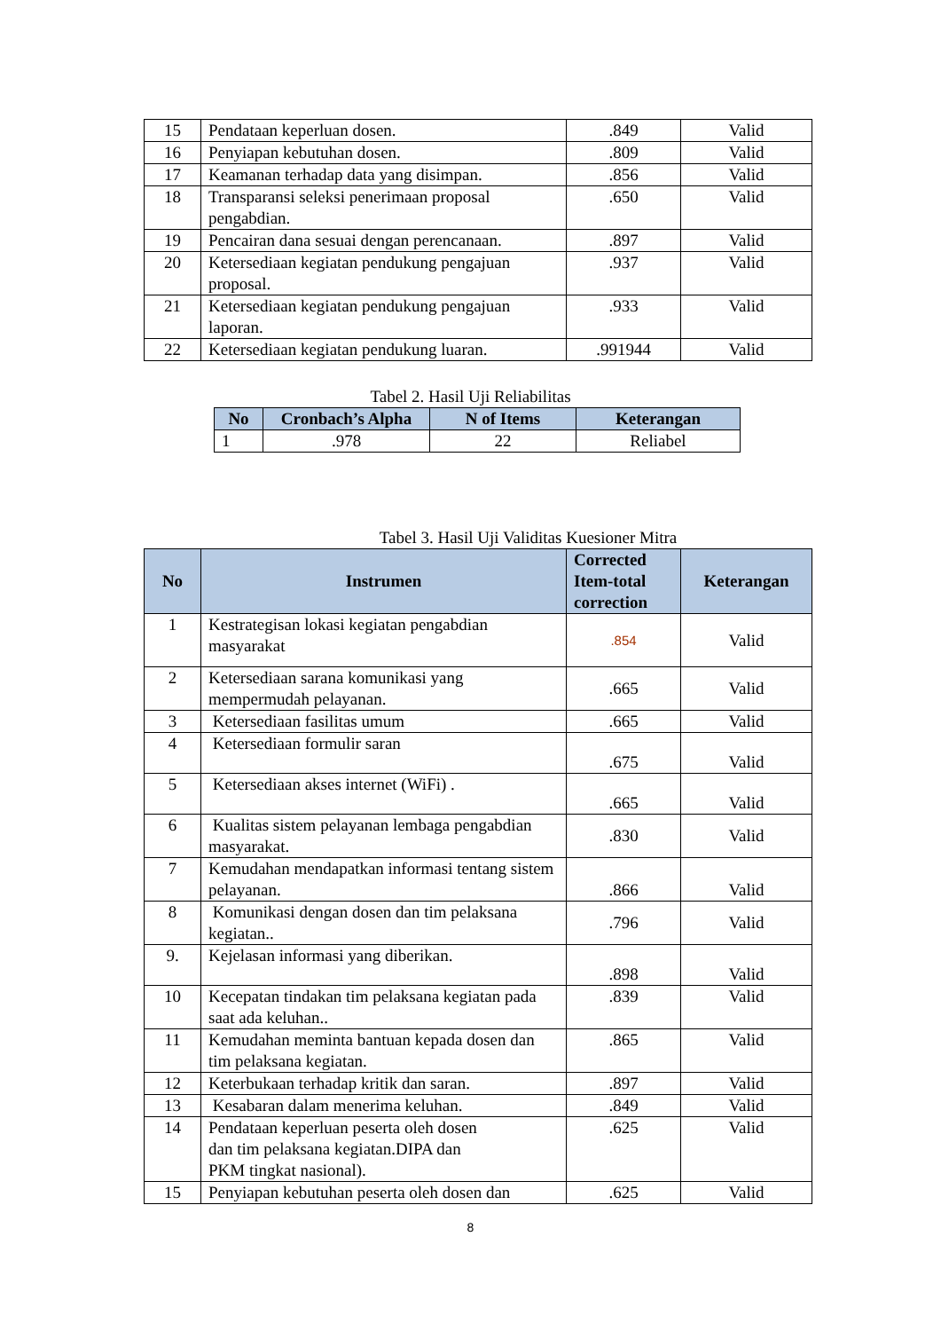| 15 | Pendataan keperluan dosen. | .849 | Valid |
| 16 | Penyiapan kebutuhan dosen. | .809 | Valid |
| 17 | Keamanan terhadap data yang disimpan. | .856 | Valid |
| 18 | Transparansi seleksi penerimaan proposal pengabdian. | .650 | Valid |
| 19 | Pencairan dana sesuai dengan perencanaan. | .897 | Valid |
| 20 | Ketersediaan kegiatan pendukung pengajuan proposal. | .937 | Valid |
| 21 | Ketersediaan kegiatan pendukung pengajuan laporan. | .933 | Valid |
| 22 | Ketersediaan kegiatan pendukung luaran. | .991944 | Valid |
Tabel 2. Hasil Uji Reliabilitas
| No | Cronbach’s Alpha | N of Items | Keterangan |
| --- | --- | --- | --- |
| 1 | .978 | 22 | Reliabel |
Tabel 3. Hasil Uji Validitas Kuesioner Mitra
| No | Instrumen | Corrected Item-total correction | Keterangan |
| --- | --- | --- | --- |
| 1 | Kestrategisan lokasi kegiatan pengabdian masyarakat | .854 | Valid |
| 2 | Ketersediaan sarana komunikasi yang mempermudah pelayanan. | .665 | Valid |
| 3 | Ketersediaan fasilitas umum | .665 | Valid |
| 4 | Ketersediaan formulir saran | .675 | Valid |
| 5 | Ketersediaan akses internet (WiFi) . | .665 | Valid |
| 6 | Kualitas sistem pelayanan lembaga pengabdian masyarakat. | .830 | Valid |
| 7 | Kemudahan mendapatkan informasi tentang sistem pelayanan. | .866 | Valid |
| 8 | Komunikasi dengan dosen dan tim pelaksana kegiatan.. | .796 | Valid |
| 9. | Kejelasan informasi yang diberikan. | .898 | Valid |
| 10 | Kecepatan tindakan tim pelaksana kegiatan pada saat ada keluhan.. | .839 | Valid |
| 11 | Kemudahan meminta bantuan kepada dosen dan tim pelaksana kegiatan. | .865 | Valid |
| 12 | Keterbukaan terhadap kritik dan saran. | .897 | Valid |
| 13 | Kesabaran dalam menerima keluhan. | .849 | Valid |
| 14 | Pendataan keperluan peserta oleh dosen dan tim pelaksana kegiatan.DIPA dan PKM tingkat nasional). | .625 | Valid |
| 15 | Penyiapan kebutuhan peserta oleh dosen dan | .625 | Valid |
8